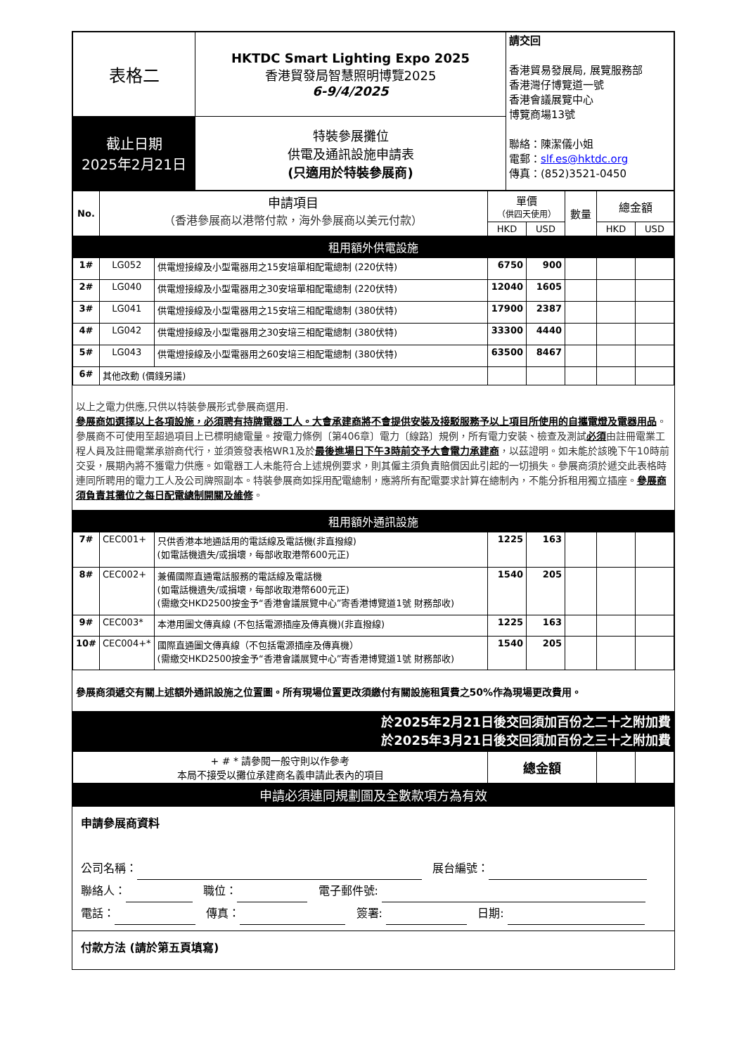| 表格二 | HKTDC Smart Lighting Expo 2025 香港貿發局智慧照明博覽2025 6-9/4/2025 | 請交回 香港貿易發展局, 展覽服務部 香港灣仔博覽道一號 香港會議展覽中心 博覽商場13號 聯絡：陳潔儀小姐 電郵： slf.es@hktdc.org 傳真：(852)3521-0450 |
| 截止日期 2025年2月21日 | 特裝參展攤位 供電及通訊設施申請表 (只適用於特裝參展商) | |
| No. | 申請項目 （香港參展商以港幣付款，海外參展商以美元付款） | | 單價 （供四天使用） | | 數量 | 總金額 | |
| --- | --- | --- | --- | --- | --- | --- | --- |
| | | | HKD | USD | | HKD | USD |
| 租用額外供電設施 | | | | | | | |
| 1# | LG052 | 供電燈接線及小型電器用之15安培單相配電總制 (220伏特) | 6750 | 900 | | | |
| 2# | LG040 | 供電燈接線及小型電器用之30安培單相配電總制 (220伏特) | 12040 | 1605 | | | |
| 3# | LG041 | 供電燈接線及小型電器用之15安培三相配電總制 (380伏特) | 17900 | 2387 | | | |
| 4# | LG042 | 供電燈接線及小型電器用之30安培三相配電總制 (380伏特) | 33300 | 4440 | | | |
| 5# | LG043 | 供電燈接線及小型電器用之60安培三相配電總制 (380伏特) | 63500 | 8467 | | | |
| 6# | 其他改動 (價錢另議) | | | | | | |
| 以上之電力供應,只供以特裝參展形式參展商選用. 參展商如選擇以上各項設施，必須聘有持牌電器工人。大會承建商將不會提供安裝及接駁服務予以上項目所使用的自攜電燈及電器用品 。參展商不可使用至超過項目上已標明總電量。按電力條例〔第406章〕電力〔線路〕規例，所有電力安裝、檢查及測試 必須 由註冊電業工程人員及註冊電業承辦商代行，並須簽發表格WR1及於 最後進場日下午3時前交予大會電力承建商 ，以茲證明。如未能於該晚下午10時前交妥，展期內將不獲電力供應。如電器工人未能符合上述規例要求，則其僱主須負責賠償因此引起的一切損失。參展商須於遞交此表格時連同所聘用的電力工人及公司牌照副本。特裝參展商如採用配電總制，應將所有配電要求計算在總制內，不能分拆租用獨立插座。 參展商須負責其攤位之每日配電總制開關及維修 。 | | | | | | | |
| 租用額外通訊設施 | | | | | | | |
| 7# | CEC001+ | 只供香港本地通話用的電話線及電話機(非直撥線) (如電話機遺失/或損壞，每部收取港幣600元正) | 1225 | 163 | | | |
| 8# | CEC002+ | 兼備國際直通電話服務的電話線及電話機 (如電話機遺失/或損壞，每部收取港幣600元正) (需繳交HKD2500按金予“香港會議展覽中心”寄香港博覽道1號 財務部收) | 1540 | 205 | | | |
| 9# | CEC003* | 本港用圖文傳真線 (不包括電源插座及傳真機)(非直撥線) | 1225 | 163 | | | |
| 10# | CEC004+* | 國際直通圖文傳真線（不包括電源插座及傳真機） (需繳交HKD2500按金予“香港會議展覽中心”寄香港博覽道1號 財務部收) | 1540 | 205 | | | |
| 參展商須遞交有關上述額外通訊設施之位置圖。所有現場位置更改須繳付有關設施租賃費之50%作為現場更改費用。 | | | | | | | |
| 於2025年2月21日後交回須加百份之二十之附加費 於2025年3月21日後交回須加百份之三十之附加費 | | | | | | | |
| + # * 請參閱一般守則以作參考 本局不接受以攤位承建商名義申請此表內的項目 | | | 總金額 | | | | |
| 申請必須連同規劃圖及全數款項方為有效 | | | | | | | |
申請參展商資料
公司名稱： 展台編號：
聯絡人： 職位： 電子郵件號:
電話： 傳真： 簽署: 日期:
付款方法 (請於第五頁填寫)